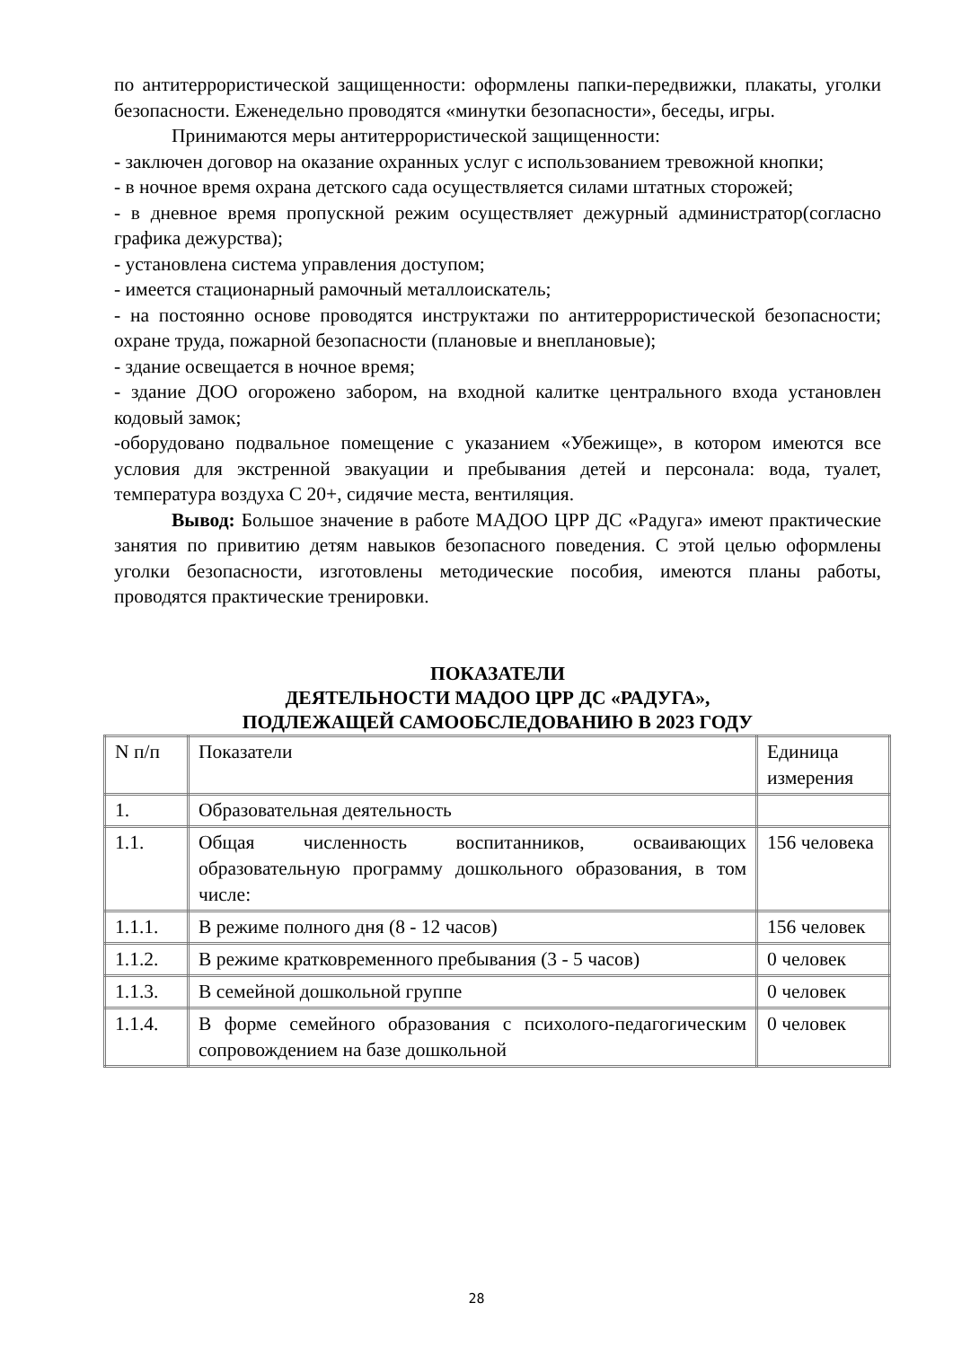по антитеррористической защищенности: оформлены папки-передвижки, плакаты, уголки безопасности. Еженедельно проводятся «минутки безопасности», беседы, игры.
Принимаются меры антитеррористической защищенности:
- заключен договор на оказание охранных услуг с использованием тревожной кнопки;
- в ночное время охрана детского сада осуществляется силами штатных сторожей;
- в дневное время пропускной режим осуществляет дежурный администратор(согласно графика дежурства);
- установлена система управления доступом;
- имеется стационарный рамочный металлоискатель;
- на постоянно основе проводятся инструктажи по антитеррористической безопасности; охране труда, пожарной безопасности (плановые и внеплановые);
- здание освещается в ночное время;
- здание ДОО огорожено забором, на входной калитке центрального входа установлен кодовый замок;
-оборудовано подвальное помещение с указанием «Убежище», в котором имеются все условия для экстренной эвакуации и пребывания детей и персонала: вода, туалет, температура воздуха С 20+, сидячие места, вентиляция.
Вывод: Большое значение в работе МАДОО ЦРР ДС «Радуга» имеют практические занятия по привитию детям навыков безопасного поведения. С этой целью оформлены уголки безопасности, изготовлены методические пособия, имеются планы работы, проводятся практические тренировки.
ПОКАЗАТЕЛИ
ДЕЯТЕЛЬНОСТИ МАДОО ЦРР ДС «РАДУГА»,
ПОДЛЕЖАЩЕЙ САМООБСЛЕДОВАНИЮ В 2023 ГОДУ
| N п/п | Показатели | Единица измерения |
| 1. | Образовательная деятельность | |
| 1.1. | Общая численность воспитанников, осваивающих образовательную программу дошкольного образования, в том числе: | 156 человека |
| 1.1.1. | В режиме полного дня (8 - 12 часов) | 156 человек |
| 1.1.2. | В режиме кратковременного пребывания (3 - 5 часов) | 0 человек |
| 1.1.3. | В семейной дошкольной группе | 0 человек |
| 1.1.4. | В форме семейного образования с психолого-педагогическим сопровождением на базе дошкольной | 0 человек |
28